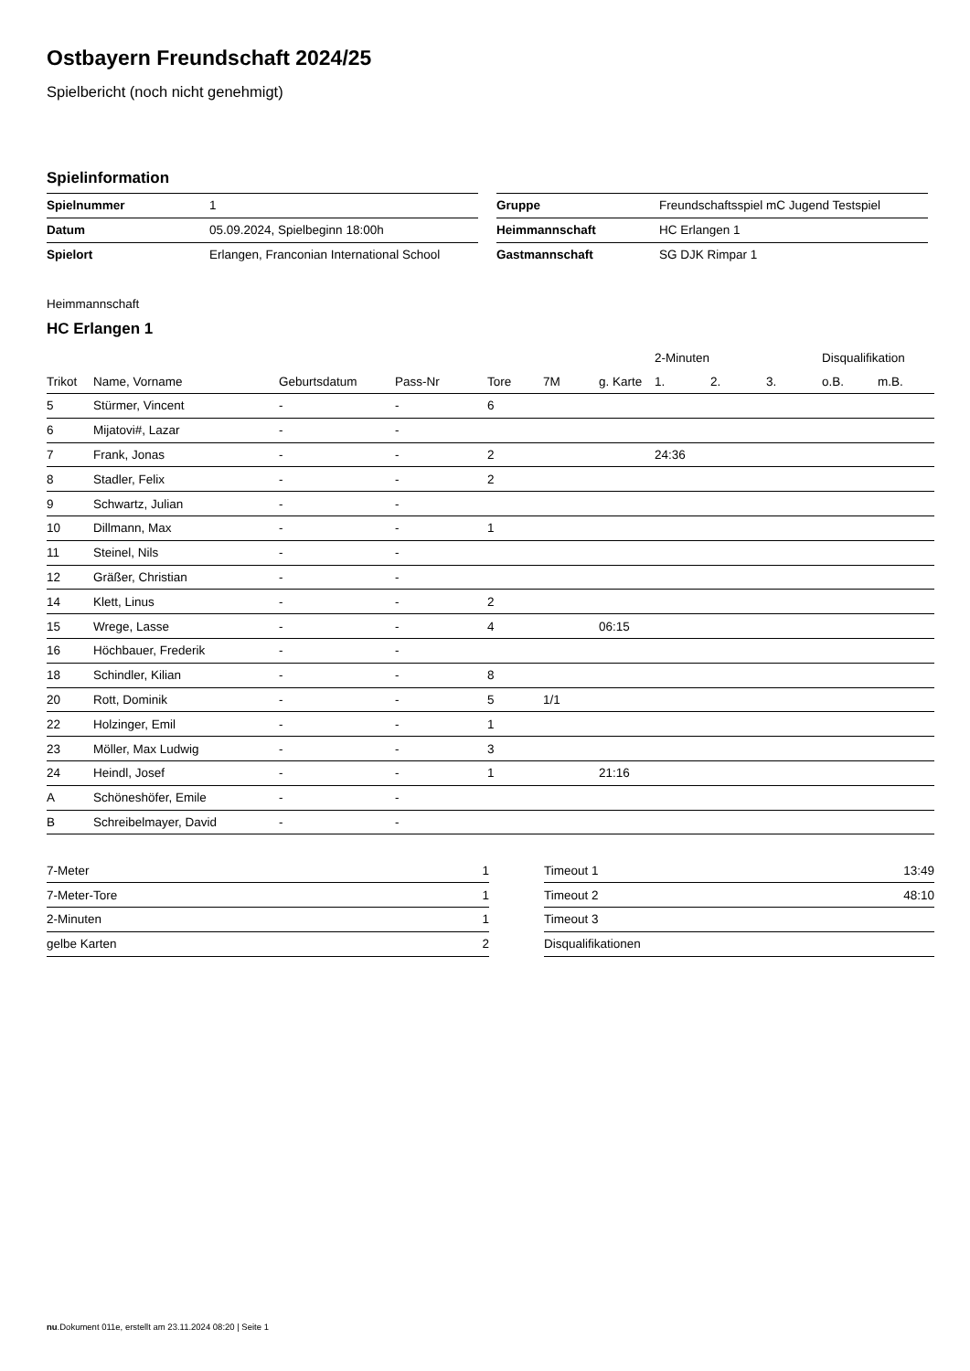Ostbayern Freundschaft 2024/25
Spielbericht (noch nicht genehmigt)
Spielinformation
| Spielnummer | 1 |
| Datum | 05.09.2024, Spielbeginn 18:00h |
| Spielort | Erlangen, Franconian International School |
| Gruppe | Freundschaftsspiel mC Jugend Testspiel |
| Heimmannschaft | HC Erlangen 1 |
| Gastmannschaft | SG DJK Rimpar 1 |
Heimmannschaft
HC Erlangen 1
| | | | | | | | 2-Minuten | | | Disqualifikation | |
| --- | --- | --- | --- | --- | --- | --- | --- | --- | --- | --- | --- |
| Trikot | Name, Vorname | Geburtsdatum | Pass-Nr | Tore | 7M | g. Karte | 1. | 2. | 3. | o.B. | m.B. |
| 5 | Stürmer, Vincent | - | - | 6 | | | | | | | |
| 6 | Mijatovi#, Lazar | - | - | | | | | | | | |
| 7 | Frank, Jonas | - | - | 2 | | | 24:36 | | | | |
| 8 | Stadler, Felix | - | - | 2 | | | | | | | |
| 9 | Schwartz, Julian | - | - | | | | | | | | |
| 10 | Dillmann, Max | - | - | 1 | | | | | | | |
| 11 | Steinel, Nils | - | - | | | | | | | | |
| 12 | Gräßer, Christian | - | - | | | | | | | | |
| 14 | Klett, Linus | - | - | 2 | | | | | | | |
| 15 | Wrege, Lasse | - | - | 4 | | 06:15 | | | | | |
| 16 | Höchbauer, Frederik | - | - | | | | | | | | |
| 18 | Schindler, Kilian | - | - | 8 | | | | | | | |
| 20 | Rott, Dominik | - | - | 5 | 1/1 | | | | | | |
| 22 | Holzinger, Emil | - | - | 1 | | | | | | | |
| 23 | Möller, Max Ludwig | - | - | 3 | | | | | | | |
| 24 | Heindl, Josef | - | - | 1 | | 21:16 | | | | | |
| A | Schöneshöfer, Emile | - | - | | | | | | | | |
| B | Schreibelmayer, David | - | - | | | | | | | | |
| 7-Meter | 1 |
| 7-Meter-Tore | 1 |
| 2-Minuten | 1 |
| gelbe Karten | 2 |
| Timeout 1 | 13:49 |
| Timeout 2 | 48:10 |
| Timeout 3 | |
| Disqualifikationen | |
nu.Dokument 011e, erstellt am 23.11.2024 08:20 | Seite 1